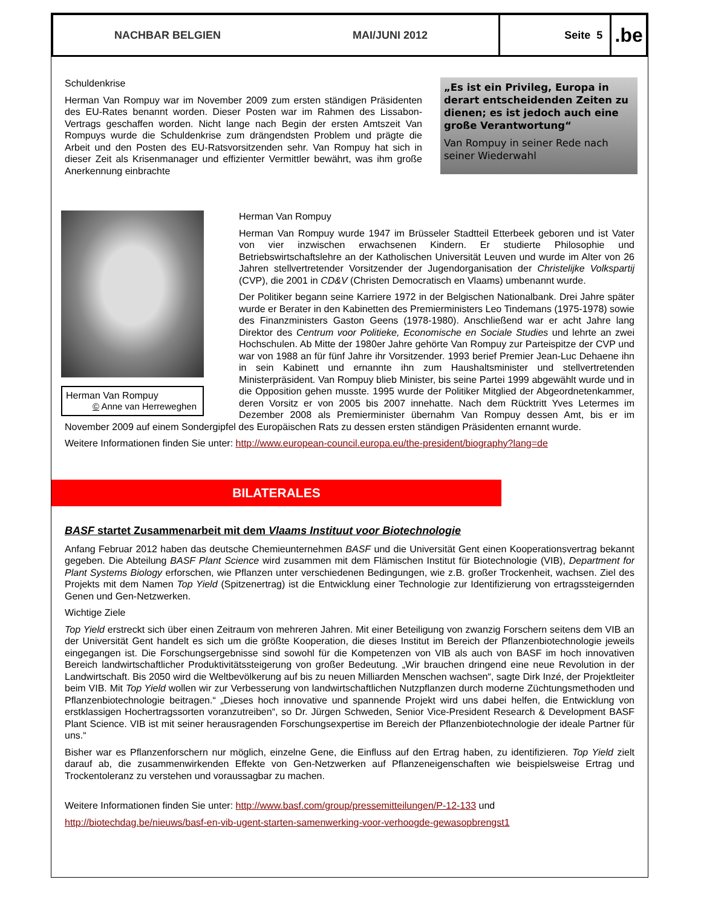NACHBAR BELGIEN MAI/JUNI 2012 Seite 5
.be
„Es ist ein Privileg, Europa in derart entscheidenden Zeiten zu dienen; es ist jedoch auch eine große Verantwortung“Van Rompuy in seiner Rede nach seiner Wiederwahl
Schuldenkrise
Herman Van Rompuy war im November 2009 zum ersten ständigen Präsidenten des EU-Rates benannt worden. Dieser Posten war im Rahmen des Lissabon-Vertrags geschaffen worden. Nicht lange nach Begin der ersten Amtszeit Van Rompuys wurde die Schuldenkrise zum drängendsten Problem und prägte die Arbeit und den Posten des EU-Ratsvorsitzenden sehr. Van Rompuy hat sich in dieser Zeit als Krisenmanager und effizienter Vermittler bewährt, was ihm große Anerkennung einbrachte
Herman Van Rompuy
© Anne van Herreweghen
Herman Van Rompuy
Herman Van Rompuy wurde 1947 im Brüsseler Stadtteil Etterbeek geboren und ist Vater von vier inzwischen erwachsenen Kindern. Er studierte Philosophie und Betriebswirtschaftslehre an der Katholischen Universität Leuven und wurde im Alter von 26 Jahren stellvertretender Vorsitzender der Jugendorganisation der Christelijke Volkspartij (CVP), die 2001 in CD&V (Christen Democratisch en Vlaams) umbenannt wurde.
Der Politiker begann seine Karriere 1972 in der Belgischen Nationalbank. Drei Jahre später wurde er Berater in den Kabinetten des Premierministers Leo Tindemans (1975-1978) sowie des Finanzministers Gaston Geens (1978-1980). Anschließend war er acht Jahre lang Direktor des Centrum voor Politieke, Economische en Sociale Studies und lehrte an zwei Hochschulen. Ab Mitte der 1980er Jahre gehörte Van Rompuy zur Parteispitze der CVP und war von 1988 an für fünf Jahre ihr Vorsitzender. 1993 berief Premier Jean-Luc Dehaene ihn in sein Kabinett und ernannte ihn zum Haushaltsminister und stellvertretenden Ministerpräsident. Van Rompuy blieb Minister, bis seine Partei 1999 abgewählt wurde und in die Opposition gehen musste. 1995 wurde der Politiker Mitglied der Abgeordnetenkammer, deren Vorsitz er von 2005 bis 2007 innehatte. Nach dem Rücktritt Yves Letermes im Dezember 2008 als Premierminister übernahm Van Rompuy dessen Amt, bis er im November 2009 auf einem Sondergipfel des Europäischen Rats zu dessen ersten ständigen Präsidenten ernannt wurde.
Weitere Informationen finden Sie unter: http://www.european-council.europa.eu/the-president/biography?lang=de
BILATERALES
BASF startet Zusammenarbeit mit dem Vlaams Instituut voor Biotechnologie
Anfang Februar 2012 haben das deutsche Chemieunternehmen BASF und die Universität Gent einen Kooperationsvertrag bekannt gegeben. Die Abteilung BASF Plant Science wird zusammen mit dem Flämischen Institut für Biotechnologie (VIB), Department for Plant Systems Biology erforschen, wie Pflanzen unter verschiedenen Bedingungen, wie z.B. großer Trockenheit, wachsen. Ziel des Projekts mit dem Namen Top Yield (Spitzenertrag) ist die Entwicklung einer Technologie zur Identifizierung von ertragssteigernden Genen und Gen-Netzwerken.
Wichtige Ziele
Top Yield erstreckt sich über einen Zeitraum von mehreren Jahren. Mit einer Beteiligung von zwanzig Forschern seitens dem VIB an der Universität Gent handelt es sich um die größte Kooperation, die dieses Institut im Bereich der Pflanzenbiotechnologie jeweils eingegangen ist. Die Forschungsergebnisse sind sowohl für die Kompetenzen von VIB als auch von BASF im hoch innovativen Bereich landwirtschaftlicher Produktivitätssteigerung von großer Bedeutung. „Wir brauchen dringend eine neue Revolution in der Landwirtschaft. Bis 2050 wird die Weltbevölkerung auf bis zu neuen Milliarden Menschen wachsen“, sagte Dirk Inzé, der Projektleiter beim VIB. Mit Top Yield wollen wir zur Verbesserung von landwirtschaftlichen Nutzpflanzen durch moderne Züchtungsmethoden und Pflanzenbiotechnologie beitragen.“ „Dieses hoch innovative und spannende Projekt wird uns dabei helfen, die Entwicklung von erstklassigen Hochertragssorten voranzutreiben“, so Dr. Jürgen Schweden, Senior Vice-President Research & Development BASF Plant Science. VIB ist mit seiner herausragenden Forschungsexpertise im Bereich der Pflanzenbiotechnologie der ideale Partner für uns.“
Bisher war es Pflanzenforschern nur möglich, einzelne Gene, die Einfluss auf den Ertrag haben, zu identifizieren. Top Yield zielt darauf ab, die zusammenwirkenden Effekte von Gen-Netzwerken auf Pflanzeneigenschaften wie beispielsweise Ertrag und Trockentoleranz zu verstehen und voraussagbar zu machen.
Weitere Informationen finden Sie unter: http://www.basf.com/group/pressemitteilungen/P-12-133 und
http://biotechdag.be/nieuws/basf-en-vib-ugent-starten-samenwerking-voor-verhoogde-gewasopbrengst1